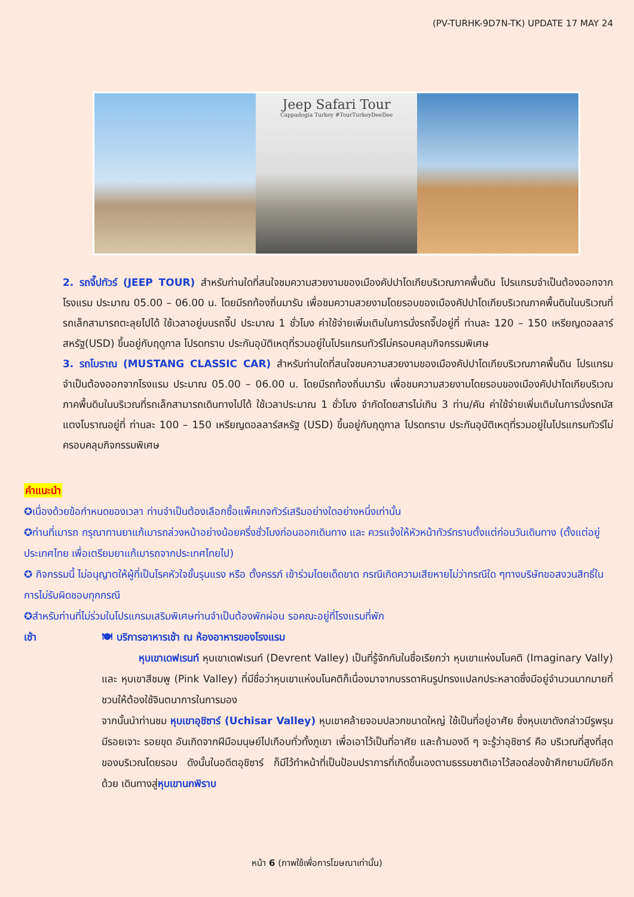(PV-TURHK-9D7N-TK) UPDATE 17 MAY 24
Jeep Safari Tour
Cappadogia Turkey #TourTurkeyDeeDee
2. รถจี๊ปทัวร์ (JEEP TOUR) สำหรับท่านใดที่สนใจชมความสวยงามของเมืองคัปปาโดเกียบริเวณภาคพื้นดิน โปรแกรมจำเป็นต้องออกจากโรงแรม ประมาณ 05.00 – 06.00 น. โดยมีรถท้องถิ่นมารับ เพื่อชมความสวยงามโดยรอบของเมืองคัปปาโดเกียบริเวณภาคพื้นดินในบริเวณที่รถเล็กสามารถตะลุยไปได้ ใช้เวลาอยู่บนรถจี๊ป ประมาณ 1 ชั่วโมง ค่าใช้จ่ายเพิ่มเติมในการนั่งรถจี๊ปอยู่ที่ ท่านละ 120 – 150 เหรียญดอลลาร์สหรัฐ(USD) ขึ้นอยู่กับฤดูกาล โปรดทราบ ประกันอุบัติเหตุที่รวมอยู่ในโปรแกรมทัวร์ไม่ครอบคลุมกิจกรรมพิเศษ
3. รถโบราณ (MUSTANG CLASSIC CAR) สำหรับท่านใดที่สนใจชมความสวยงามของเมืองคัปปาโดเกียบริเวณภาคพื้นดิน โปรแกรมจำเป็นต้องออกจากโรงแรม ประมาณ 05.00 – 06.00 น. โดยมีรถท้องถิ่นมารับ เพื่อชมความสวยงามโดยรอบของเมืองคัปปาโดเกียบริเวณภาคพื้นดินในบริเวณที่รถเล็กสามารถเดินทางไปได้ ใช้เวลาประมาณ 1 ชั่วโมง จำกัดโดยสารไม่เกิน 3 ท่าน/คัน ค่าใช้จ่ายเพิ่มเติมในการนั่งรถมัสแตงโบราณอยู่ที่ ท่านละ 100 – 150 เหรียญดอลลาร์สหรัฐ (USD) ขึ้นอยู่กับฤดูกาล โปรดทราบ ประกันอุบัติเหตุที่รวมอยู่ในโปรแกรมทัวร์ไม่ครอบคลุมกิจกรรมพิเศษ
คำแนะนำ
✪เนื่องด้วยข้อกำหนดของเวลา ท่านจำเป็นต้องเลือกซื้อแพ็คเกจทัวร์เสริมอย่างใดอย่างหนึ่งเท่านั้น
✪ท่านที่เมารถ กรุณาทานยาแก้เมารถล่วงหน้าอย่างน้อยครึ่งชั่วโมงก่อนออกเดินทาง และ ควรแจ้งให้หัวหน้าทัวร์ทราบตั้งแต่ก่อนวันเดินทาง (ตั้งแต่อยู่ประเทศไทย เพื่อเตรียมยาแก้เมารถจากประเทศไทยไป)
✪ กิจกรรมนี้ ไม่อนุญาตให้ผู้ที่เป็นโรคหัวใจขั้นรุนแรง หรือ ตั้งครรภ์ เข้าร่วมโดยเด็ดขาด กรณีเกิดความเสียหายไม่ว่ากรณีใด ๆทางบริษัทขอสงวนสิทธิ์ในการไม่รับผิดชอบทุกกรณี
✪สำหรับท่านที่ไม่ร่วมในโปรแกรมเสริมพิเศษท่านจำเป็นต้องพักผ่อน รอคณะอยู่ที่โรงแรมที่พัก
เช้า 🍽 บริการอาหารเช้า ณ ห้องอาหารของโรงแรม
หุบเขาเดฟเรนท์ หุบเขาเดฟเรนท์ (Devrent Valley) เป็นที่รู้จักกันในชื่อเรียกว่า หุบเขาแห่งมโนคติ (Imaginary Vally) และ หุบเขาสีชมพู (Pink Valley) ที่มีชื่อว่าหุบเขาแห่งมโนคติก็เนื่องมาจากบรรดาหินรูปทรงแปลกประหลาดซึ่งมีอยู่จำนวนมากมายที่ชวนให้ต้องใช้จินตนาการในการมอง
จากนั้นนำท่านชม หุบเขาอุชิซาร์ (Uchisar Valley) หุบเขาคล้ายจอมปลวกขนาดใหญ่ ใช้เป็นที่อยู่อาศัย ซึ่งหุบเขาดังกล่าวมีรูพรุน มีรอยเจาะ รอยขุด อันเกิดจากฝีมือมนุษย์ไปเกือบทั่วทั้งภูเขา เพื่อเอาไว้เป็นที่อาศัย และถ้ามองดี ๆ จะรู้ว่าอุชิซาร์ คือ บริเวณที่สูงที่สุดของบริเวณโดยรอบ ดังนั้นในอดีตอุชิซาร์ ก็มีไว้ทำหน้าที่เป็นป้อมปราการที่เกิดขึ้นเองตามธรรมชาติเอาไว้สอดส่องข้าศึกยามมีภัยอีกด้วย เดินทางสู่หุบเขานกพิราบ
หน้า 6 (ภาพใช้เพื่อการโฆษณาเท่านั้น)